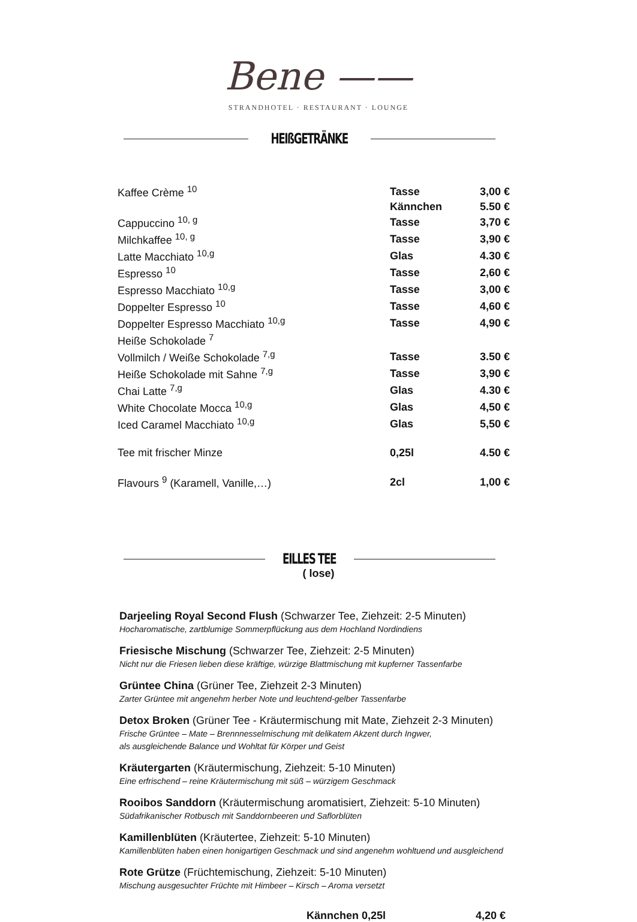Bene ——
STRANDHOTEL · RESTAURANT · LOUNGE
HEIßGETRÄNKE
| Kaffee Crème <sup>10</sup> | Tasse | 3,00 € |
| | Kännchen | 5.50 € |
| Cappuccino <sup>10, g</sup> | Tasse | 3,70 € |
| Milchkaffee <sup>10, g</sup> | Tasse | 3,90 € |
| Latte Macchiato <sup>10,g</sup> | Glas | 4.30 € |
| Espresso <sup>10</sup> | Tasse | 2,60 € |
| Espresso Macchiato <sup>10,g</sup> | Tasse | 3,00 € |
| Doppelter Espresso <sup>10</sup> | Tasse | 4,60 € |
| Doppelter Espresso Macchiato <sup>10,g</sup> | Tasse | 4,90 € |
| Heiße Schokolade <sup>7</sup> | | |
| Vollmilch / Weiße Schokolade <sup>7,g</sup> | Tasse | 3.50 € |
| Heiße Schokolade mit Sahne <sup>7,g</sup> | Tasse | 3,90 € |
| Chai Latte <sup>7,g</sup> | Glas | 4.30 € |
| White Chocolate Mocca <sup>10,g</sup> | Glas | 4,50 € |
| Iced Caramel Macchiato <sup>10,g</sup> | Glas | 5,50 € |
| Tee mit frischer Minze | 0,25l | 4.50 € |
| Flavours <sup>9</sup> (Karamell, Vanille,…) | 2cl | 1,00 € |
EILLES TEE
( lose)
Darjeeling Royal Second Flush (Schwarzer Tee, Ziehzeit: 2-5 Minuten)
Hocharomatische, zartblumige Sommerpflückung aus dem Hochland Nordindiens
Friesische Mischung (Schwarzer Tee, Ziehzeit: 2-5 Minuten)
Nicht nur die Friesen lieben diese kräftige, würzige Blattmischung mit kupferner Tassenfarbe
Grüntee China (Grüner Tee, Ziehzeit 2-3 Minuten)
Zarter Grüntee mit angenehm herber Note und leuchtend-gelber Tassenfarbe
Detox Broken (Grüner Tee - Kräutermischung mit Mate, Ziehzeit 2-3 Minuten)
Frische Grüntee – Mate – Brennnesselmischung mit delikatem Akzent durch Ingwer,
als ausgleichende Balance und Wohltat für Körper und Geist
Kräutergarten (Kräutermischung, Ziehzeit: 5-10 Minuten)
Eine erfrischend – reine Kräutermischung mit süß – würzigem Geschmack
Rooibos Sanddorn (Kräutermischung aromatisiert, Ziehzeit: 5-10 Minuten)
Südafrikanischer Rotbusch mit Sanddornbeeren und Saflorblüten
Kamillenblüten (Kräutertee, Ziehzeit: 5-10 Minuten)
Kamillenblüten haben einen honigartigen Geschmack und sind angenehm wohltuend und ausgleichend
Rote Grütze (Früchtemischung, Ziehzeit: 5-10 Minuten)
Mischung ausgesuchter Früchte mit Himbeer – Kirsch – Aroma versetzt
Kännchen 0,25l 4,20 €